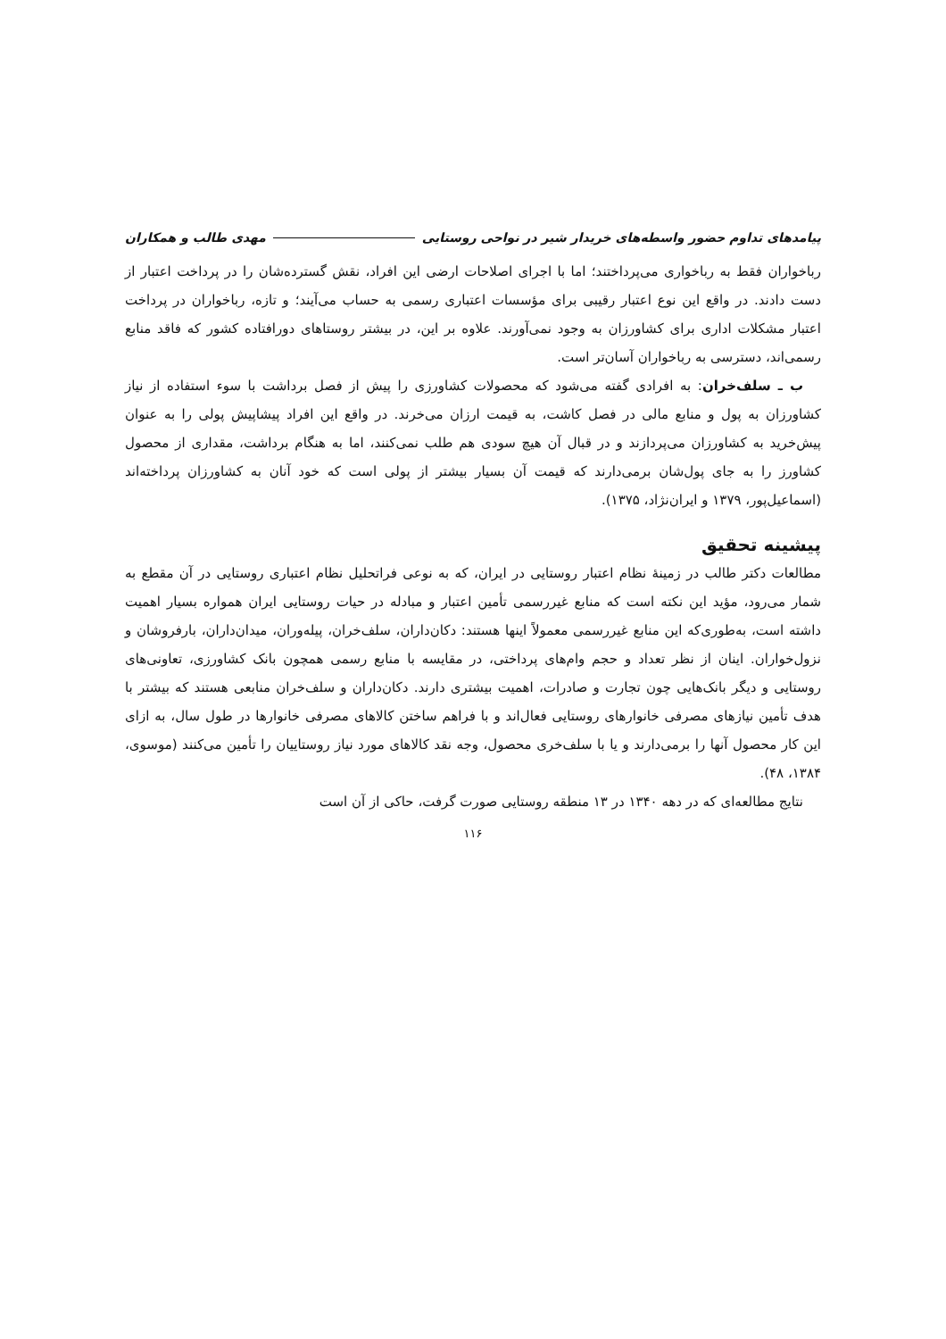پیامدهای تداوم حضور واسطه‌های خریدار شیر در نواحی روستایی مهدی طالب و همکاران
رباخواران فقط به رباخواری می‌پرداختند؛ اما با اجرای اصلاحات ارضی این افراد، نقش گسترده‌شان را در پرداخت اعتبار از دست دادند. در واقع این نوع اعتبار رقیبی برای مؤسسات اعتباری رسمی به حساب می‌آیند؛ و تازه، رباخواران در پرداخت اعتبار مشکلات اداری برای کشاورزان به وجود نمی‌آورند. علاوه بر این، در بیشتر روستاهای دورافتاده کشور که فاقد منابع رسمی‌اند، دسترسی به رباخواران آسان‌تر است.
ب ـ سلف‌خران: به افرادی گفته می‌شود که محصولات کشاورزی را پیش از فصل برداشت با سوء استفاده از نیاز کشاورزان به پول و منابع مالی در فصل کاشت، به قیمت ارزان می‌خرند. در واقع این افراد پیشاپیش پولی را به عنوان پیش‌خرید به کشاورزان می‌پردازند و در قبال آن هیچ سودی هم طلب نمی‌کنند، اما به هنگام برداشت، مقداری از محصول کشاورز را به جای پول‌شان برمی‌دارند که قیمت آن بسیار بیشتر از پولی است که خود آنان به کشاورزان پرداخته‌اند (اسماعیل‌پور، ۱۳۷۹ و ایران‌نژاد، ۱۳۷۵).
پیشینه تحقیق
مطالعات دکتر طالب در زمینهٔ نظام اعتبار روستایی در ایران، که به نوعی فراتحلیل نظام اعتباری روستایی در آن مقطع به شمار می‌رود، مؤید این نکته است که منابع غیررسمی تأمین اعتبار و مبادله در حیات روستایی ایران همواره بسیار اهمیت داشته است، به‌طوری‌که این منابع غیررسمی معمولاً اینها هستند: دکان‌داران، سلف‌خران، پیله‌وران، میدان‌داران، بارفروشان و نزول‌خواران. اینان از نظر تعداد و حجم وام‌های پرداختی، در مقایسه با منابع رسمی همچون بانک کشاورزی، تعاونی‌های روستایی و دیگر بانک‌هایی چون تجارت و صادرات، اهمیت بیشتری دارند. دکان‌داران و سلف‌خران منابعی هستند که بیشتر با هدف تأمین نیازهای مصرفی خانوارهای روستایی فعال‌اند و با فراهم ساختن کالاهای مصرفی خانوارها در طول سال، به ازای این کار محصول آنها را برمی‌دارند و یا با سلف‌خری محصول، وجه نقد کالاهای مورد نیاز روستاییان را تأمین می‌کنند (موسوی، ۱۳۸۴، ۴۸).
نتایج مطالعه‌ای که در دهه ۱۳۴۰ در ۱۳ منطقه روستایی صورت گرفت، حاکی از آن است
۱۱۶